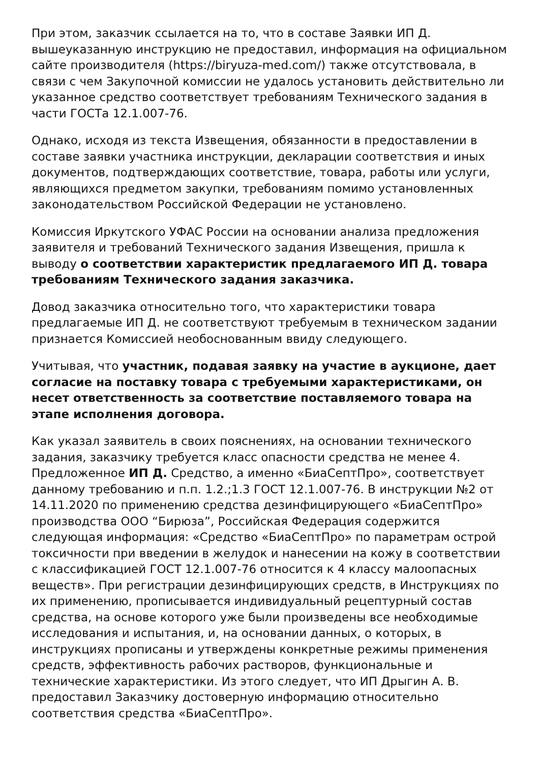При этом, заказчик ссылается на то, что в составе Заявки ИП Д. вышеуказанную инструкцию не предоставил, информация на официальном сайте производителя (https://biryuza-med.com/) также отсутствовала, в связи с чем Закупочной комиссии не удалось установить действительно ли указанное средство соответствует требованиям Технического задания в части ГОСТа 12.1.007-76.
Однако, исходя из текста Извещения, обязанности в предоставлении в составе заявки участника инструкции, декларации соответствия и иных документов, подтверждающих соответствие, товара, работы или услуги, являющихся предметом закупки, требованиям помимо установленных законодательством Российской Федерации не установлено.
Комиссия Иркутского УФАС России на основании анализа предложения заявителя и требований Технического задания Извещения, пришла к выводу о соответствии характеристик предлагаемого ИП Д. товара требованиям Технического задания заказчика.
Довод заказчика относительно того, что характеристики товара предлагаемые ИП Д. не соответствуют требуемым в техническом задании признается Комиссией необоснованным ввиду следующего.
Учитывая, что участник, подавая заявку на участие в аукционе, дает согласие на поставку товара с требуемыми характеристиками, он несет ответственность за соответствие поставляемого товара на этапе исполнения договора.
Как указал заявитель в своих пояснениях, на основании технического задания, заказчику требуется класс опасности средства не менее 4. Предложенное ИП Д. Средство, а именно «БиаСептПро», соответствует данному требованию и п.п. 1.2.;1.3 ГОСТ 12.1.007-76. В инструкции №2 от 14.11.2020 по применению средства дезинфицирующего «БиаСептПро» производства ООО “Бирюза”, Российская Федерация содержится следующая информация: «Средство «БиаСептПро» по параметрам острой токсичности при введении в желудок и нанесении на кожу в соответствии с классификацией ГОСТ 12.1.007-76 относится к 4 классу малоопасных веществ». При регистрации дезинфицирующих средств, в Инструкциях по их применению, прописывается индивидуальный рецептурный состав средства, на основе которого уже были произведены все необходимые исследования и испытания, и, на основании данных, о которых, в инструкциях прописаны и утверждены конкретные режимы применения средств, эффективность рабочих растворов, функциональные и технические характеристики. Из этого следует, что ИП Дрыгин А. В. предоставил Заказчику достоверную информацию относительно соответствия средства «БиаСептПро».